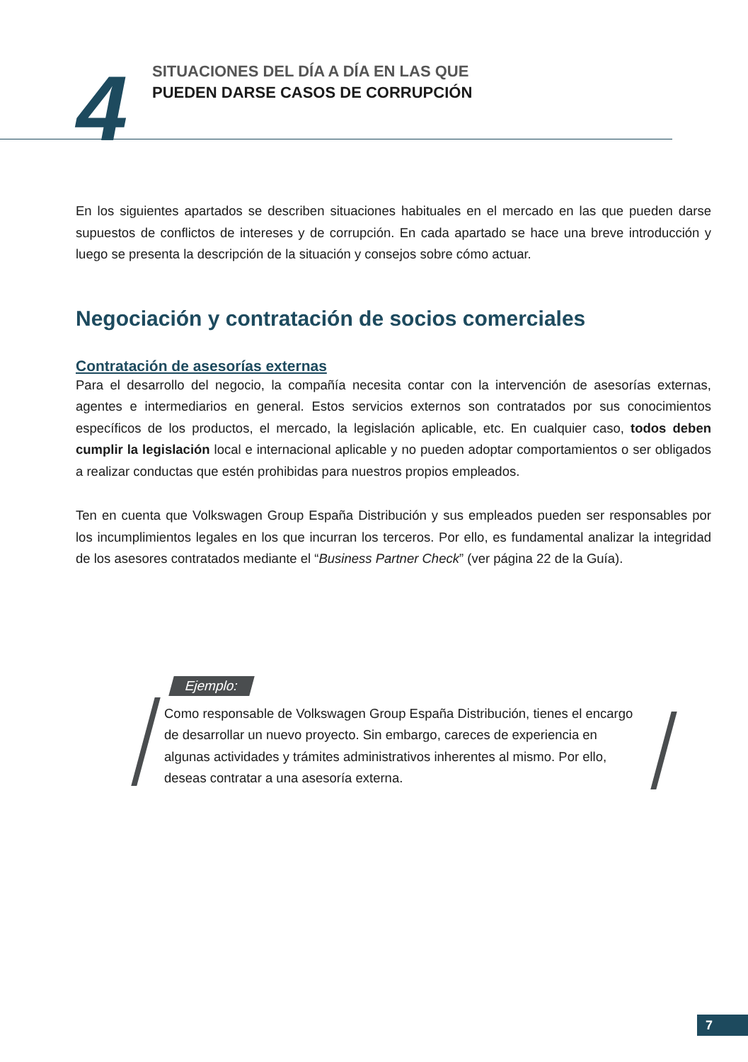4
SITUACIONES DEL DÍA A DÍA EN LAS QUE
PUEDEN DARSE CASOS DE CORRUPCIÓN
En los siguientes apartados se describen situaciones habituales en el mercado en las que pueden darse supuestos de conflictos de intereses y de corrupción. En cada apartado se hace una breve introducción y luego se presenta la descripción de la situación y consejos sobre cómo actuar.
Negociación y contratación de socios comerciales
Contratación de asesorías externas
Para el desarrollo del negocio, la compañía necesita contar con la intervención de asesorías externas, agentes e intermediarios en general. Estos servicios externos son contratados por sus conocimientos específicos de los productos, el mercado, la legislación aplicable, etc. En cualquier caso, todos deben cumplir la legislación local e internacional aplicable y no pueden adoptar comportamientos o ser obligados a realizar conductas que estén prohibidas para nuestros propios empleados.
Ten en cuenta que Volkswagen Group España Distribución y sus empleados pueden ser responsables por los incumplimientos legales en los que incurran los terceros. Por ello, es fundamental analizar la integridad de los asesores contratados mediante el “Business Partner Check” (ver página 22 de la Guía).
Ejemplo:
Como responsable de Volkswagen Group España Distribución, tienes el encargo de desarrollar un nuevo proyecto. Sin embargo, careces de experiencia en algunas actividades y trámites administrativos inherentes al mismo. Por ello, deseas contratar a una asesoría externa.
7